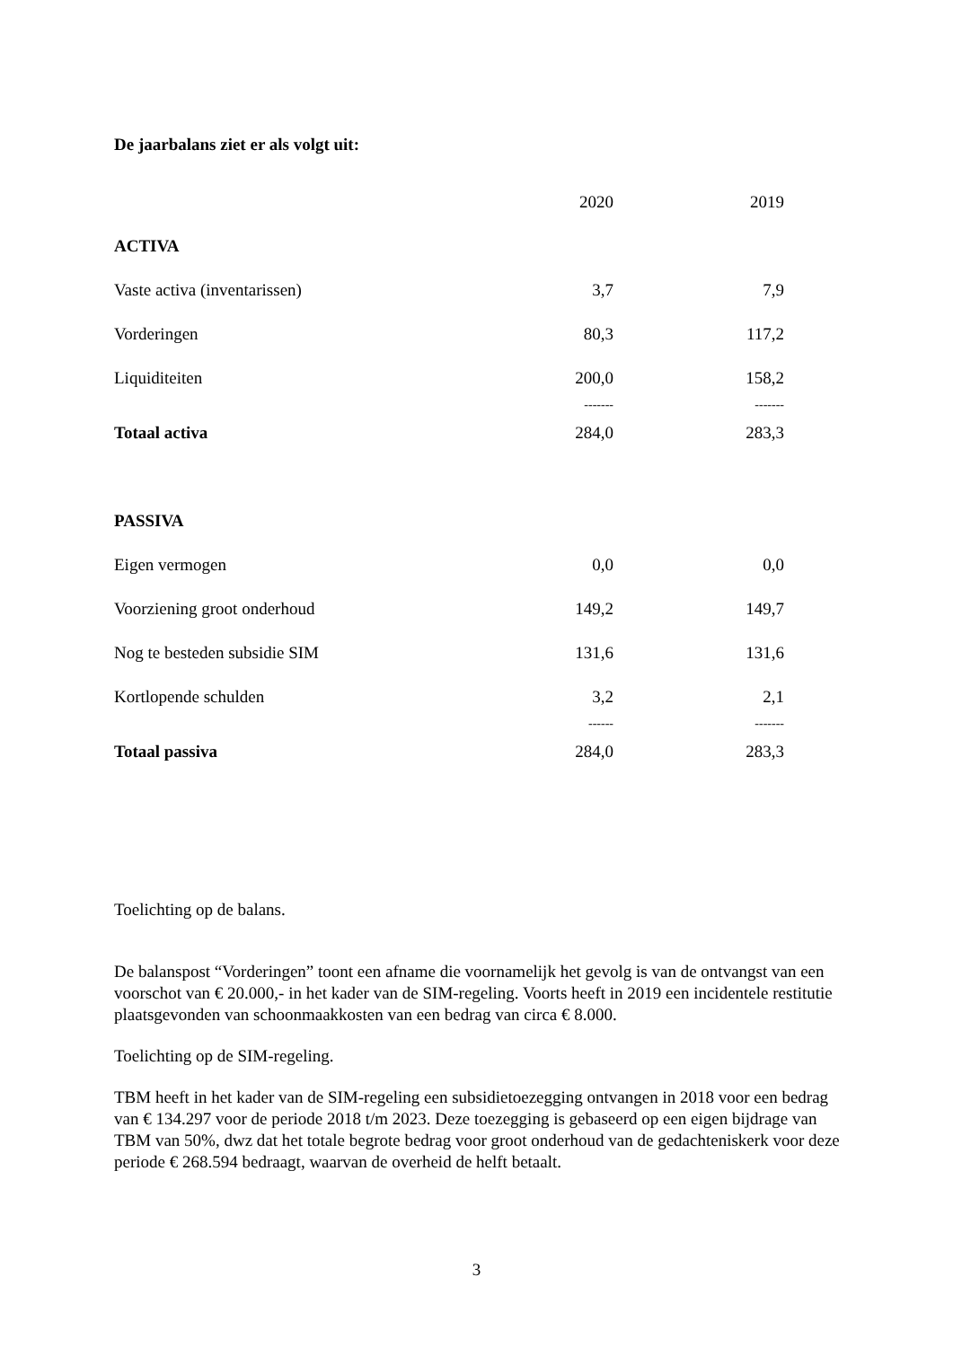De jaarbalans ziet er als volgt uit:
| | 2020 | 2019 |
| ACTIVA | | |
| Vaste activa (inventarissen) | 3,7 | 7,9 |
| Vorderingen | 80,3 | 117,2 |
| Liquiditeiten | 200,0 | 158,2 |
| | ------- | ------- |
| Totaal activa | 284,0 | 283,3 |
| PASSIVA | | |
| Eigen vermogen | 0,0 | 0,0 |
| Voorziening groot onderhoud | 149,2 | 149,7 |
| Nog te besteden subsidie SIM | 131,6 | 131,6 |
| Kortlopende schulden | 3,2 | 2,1 |
| | ------ | ------- |
| Totaal passiva | 284,0 | 283,3 |
Toelichting op de balans.
De balanspost “Vorderingen” toont een afname die voornamelijk het gevolg is van de ontvangst van een voorschot van € 20.000,- in het kader van de SIM-regeling. Voorts heeft in 2019 een incidentele restitutie plaatsgevonden van schoonmaakkosten van een bedrag van circa € 8.000.
Toelichting op de SIM-regeling.
TBM heeft in het kader van de SIM-regeling een subsidietoezegging ontvangen in 2018 voor een bedrag van € 134.297 voor de periode 2018 t/m 2023. Deze toezegging is gebaseerd op een eigen bijdrage van TBM van 50%, dwz dat het totale begrote bedrag voor groot onderhoud van de gedachteniskerk voor deze periode € 268.594 bedraagt, waarvan de overheid de helft betaalt.
3